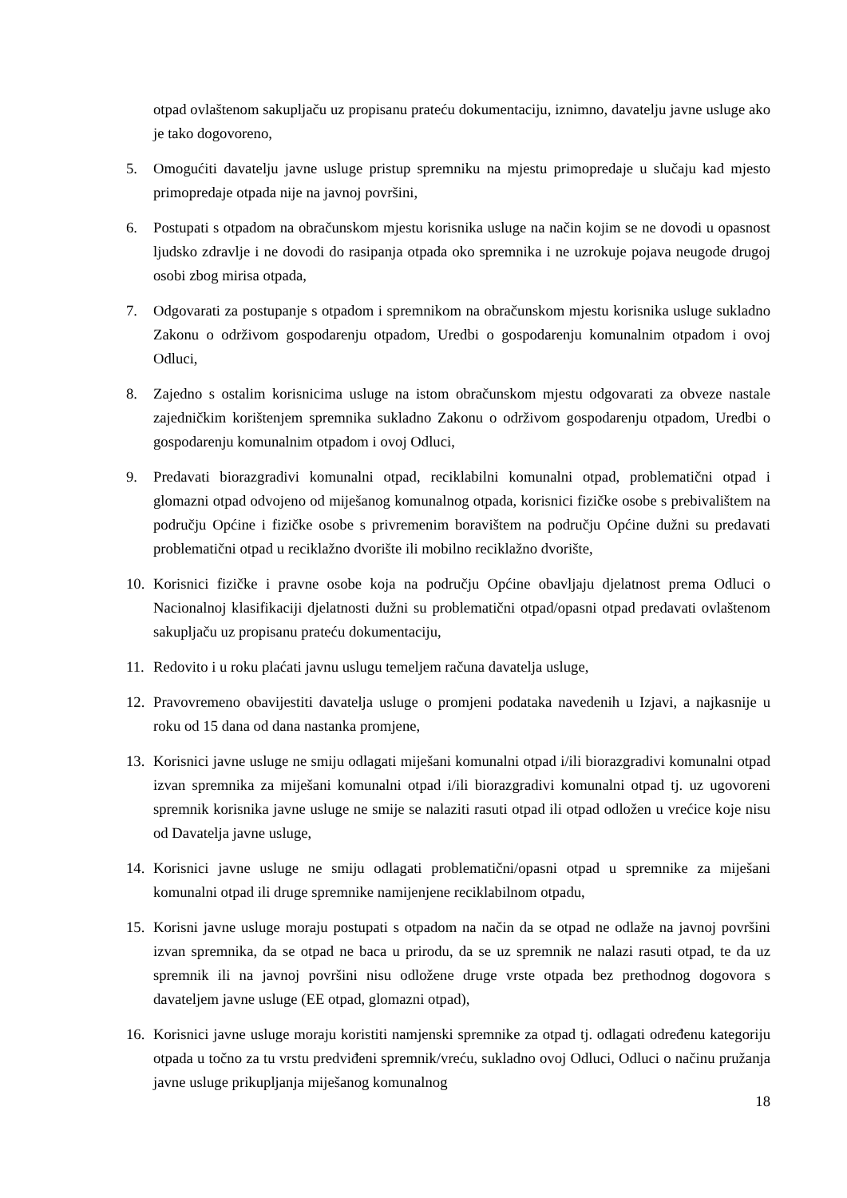otpad ovlaštenom sakupljaču uz propisanu prateću dokumentaciju, iznimno, davatelju javne usluge ako je tako dogovoreno,
5. Omogućiti davatelju javne usluge pristup spremniku na mjestu primopredaje u slučaju kad mjesto primopredaje otpada nije na javnoj površini,
6. Postupati s otpadom na obračunskom mjestu korisnika usluge na način kojim se ne dovodi u opasnost ljudsko zdravlje i ne dovodi do rasipanja otpada oko spremnika i ne uzrokuje pojava neugode drugoj osobi zbog mirisa otpada,
7. Odgovarati za postupanje s otpadom i spremnikom na obračunskom mjestu korisnika usluge sukladno Zakonu o održivom gospodarenju otpadom, Uredbi o gospodarenju komunalnim otpadom i ovoj Odluci,
8. Zajedno s ostalim korisnicima usluge na istom obračunskom mjestu odgovarati za obveze nastale zajedničkim korištenjem spremnika sukladno Zakonu o održivom gospodarenju otpadom, Uredbi o gospodarenju komunalnim otpadom i ovoj Odluci,
9. Predavati biorazgradivi komunalni otpad, reciklabilni komunalni otpad, problematični otpad i glomazni otpad odvojeno od miješanog komunalnog otpada, korisnici fizičke osobe s prebivalištem na području Općine i fizičke osobe s privremenim boravištem na području Općine dužni su predavati problematični otpad u reciklažno dvorište ili mobilno reciklažno dvorište,
10. Korisnici fizičke i pravne osobe koja na području Općine obavljaju djelatnost prema Odluci o Nacionalnoj klasifikaciji djelatnosti dužni su problematični otpad/opasni otpad predavati ovlaštenom sakupljaču uz propisanu prateću dokumentaciju,
11. Redovito i u roku plaćati javnu uslugu temeljem računa davatelja usluge,
12. Pravovremeno obavijestiti davatelja usluge o promjeni podataka navedenih u Izjavi, a najkasnije u roku od 15 dana od dana nastanka promjene,
13. Korisnici javne usluge ne smiju odlagati miješani komunalni otpad i/ili biorazgradivi komunalni otpad izvan spremnika za miješani komunalni otpad i/ili biorazgradivi komunalni otpad tj. uz ugovoreni spremnik korisnika javne usluge ne smije se nalaziti rasuti otpad ili otpad odložen u vrećice koje nisu od Davatelja javne usluge,
14. Korisnici javne usluge ne smiju odlagati problematični/opasni otpad u spremnike za miješani komunalni otpad ili druge spremnike namijenjene reciklabilnom otpadu,
15. Korisni javne usluge moraju postupati s otpadom na način da se otpad ne odlaže na javnoj površini izvan spremnika, da se otpad ne baca u prirodu, da se uz spremnik ne nalazi rasuti otpad, te da uz spremnik ili na javnoj površini nisu odložene druge vrste otpada bez prethodnog dogovora s davateljem javne usluge (EE otpad, glomazni otpad),
16. Korisnici javne usluge moraju koristiti namjenski spremnike za otpad tj. odlagati određenu kategoriju otpada u točno za tu vrstu predviđeni spremnik/vreću, sukladno ovoj Odluci, Odluci o načinu pružanja javne usluge prikupljanja miješanog komunalnog
18